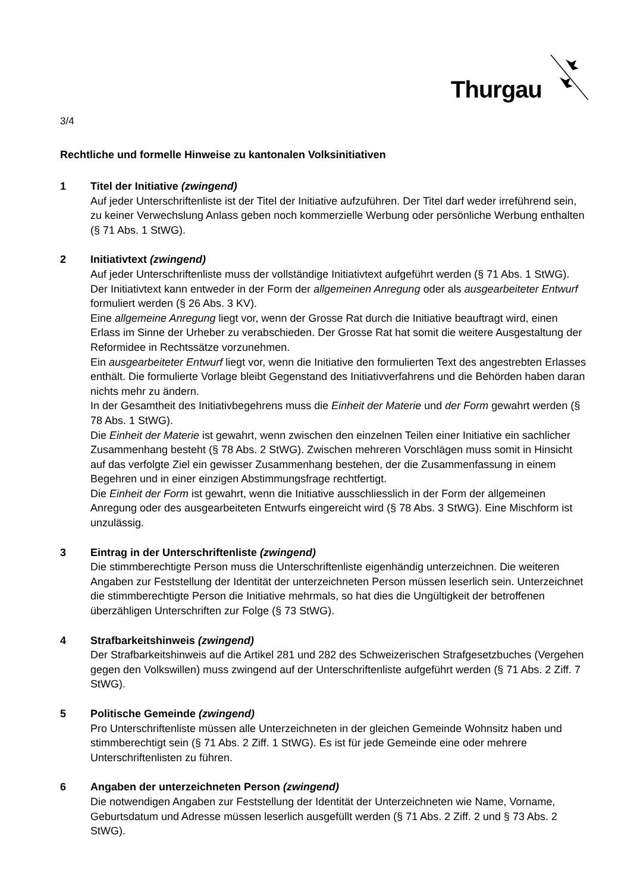Thurgau
3/4
Rechtliche und formelle Hinweise zu kantonalen Volksinitiativen
1 Titel der Initiative (zwingend)
Auf jeder Unterschriftenliste ist der Titel der Initiative aufzuführen. Der Titel darf weder irreführend sein, zu keiner Verwechslung Anlass geben noch kommerzielle Werbung oder persönliche Werbung enthalten (§ 71 Abs. 1 StWG).
2 Initiativtext (zwingend)
Auf jeder Unterschriftenliste muss der vollständige Initiativtext aufgeführt werden (§ 71 Abs. 1 StWG). Der Initiativtext kann entweder in der Form der allgemeinen Anregung oder als ausgearbeiteter Entwurf formuliert werden (§ 26 Abs. 3 KV).
Eine allgemeine Anregung liegt vor, wenn der Grosse Rat durch die Initiative beauftragt wird, einen Erlass im Sinne der Urheber zu verabschieden. Der Grosse Rat hat somit die weitere Ausgestaltung der Reformidee in Rechtssätze vorzunehmen.
Ein ausgearbeiteter Entwurf liegt vor, wenn die Initiative den formulierten Text des angestrebten Erlasses enthält. Die formulierte Vorlage bleibt Gegenstand des Initiativverfahrens und die Behörden haben daran nichts mehr zu ändern.
In der Gesamtheit des Initiativbegehrens muss die Einheit der Materie und der Form gewahrt werden (§ 78 Abs. 1 StWG).
Die Einheit der Materie ist gewahrt, wenn zwischen den einzelnen Teilen einer Initiative ein sachlicher Zusammenhang besteht (§ 78 Abs. 2 StWG). Zwischen mehreren Vorschlägen muss somit in Hinsicht auf das verfolgte Ziel ein gewisser Zusammenhang bestehen, der die Zusammenfassung in einem Begehren und in einer einzigen Abstimmungsfrage rechtfertigt.
Die Einheit der Form ist gewahrt, wenn die Initiative ausschliesslich in der Form der allgemeinen Anregung oder des ausgearbeiteten Entwurfs eingereicht wird (§ 78 Abs. 3 StWG). Eine Mischform ist unzulässig.
3 Eintrag in der Unterschriftenliste (zwingend)
Die stimmberechtigte Person muss die Unterschriftenliste eigenhändig unterzeichnen. Die weiteren Angaben zur Feststellung der Identität der unterzeichneten Person müssen leserlich sein. Unterzeichnet die stimmberechtigte Person die Initiative mehrmals, so hat dies die Ungültigkeit der betroffenen überzähligen Unterschriften zur Folge (§ 73 StWG).
4 Strafbarkeitshinweis (zwingend)
Der Strafbarkeitshinweis auf die Artikel 281 und 282 des Schweizerischen Strafgesetzbuches (Vergehen gegen den Volkswillen) muss zwingend auf der Unterschriftenliste aufgeführt werden (§ 71 Abs. 2 Ziff. 7 StWG).
5 Politische Gemeinde (zwingend)
Pro Unterschriftenliste müssen alle Unterzeichneten in der gleichen Gemeinde Wohnsitz haben und stimmberechtigt sein (§ 71 Abs. 2 Ziff. 1 StWG). Es ist für jede Gemeinde eine oder mehrere Unterschriftenlisten zu führen.
6 Angaben der unterzeichneten Person (zwingend)
Die notwendigen Angaben zur Feststellung der Identität der Unterzeichneten wie Name, Vorname, Geburtsdatum und Adresse müssen leserlich ausgefüllt werden (§ 71 Abs. 2 Ziff. 2 und § 73 Abs. 2 StWG).